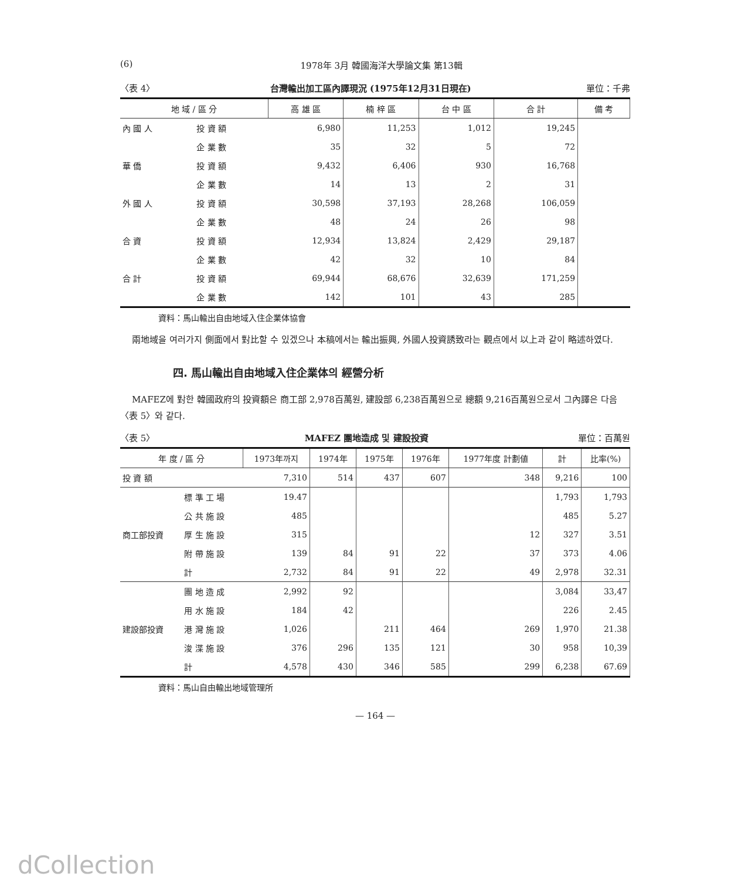(6) 1978年 3月 韓國海洋大學論文集 第13輯
〈表 4〉 台灣輸出加工區內譯現況 (1975年12月31日現在) 單位：千弗
| 地 域 / 區 分 | | 高 雄 區 | 楠 梓 區 | 台 中 區 | 合 計 | 備 考 |
| --- | --- | --- | --- | --- | --- | --- |
| 內 國 人 | 投 資 額 | 6,980 | 11,253 | 1,012 | 19,245 | |
| | 企 業 數 | 35 | 32 | 5 | 72 | |
| 華 僑 | 投 資 額 | 9,432 | 6,406 | 930 | 16,768 | |
| | 企 業 數 | 14 | 13 | 2 | 31 | |
| 外 國 人 | 投 資 額 | 30,598 | 37,193 | 28,268 | 106,059 | |
| | 企 業 數 | 48 | 24 | 26 | 98 | |
| 合 資 | 投 資 額 | 12,934 | 13,824 | 2,429 | 29,187 | |
| | 企 業 數 | 42 | 32 | 10 | 84 | |
| 合 計 | 投 資 額 | 69,944 | 68,676 | 32,639 | 171,259 | |
| | 企 業 數 | 142 | 101 | 43 | 285 | |
資料：馬山輸出自由地域入住企業体協會
兩地域을 여러가지 側面에서 對比할 수 있겠으나 本稿에서는 輸出振興, 外國人投資誘致라는 觀点에서 以上과 같이 略述하였다.
四. 馬山輸出自由地域入住企業体의 經營分析
MAFEZ에 對한 韓國政府의 投資額은 商工部 2,978百萬원, 建設部 6,238百萬원으로 總額 9,216百萬원으로서 그內譯은 다음〈表 5〉와 같다.
〈表 5〉 MAFEZ 團地造成 및 建設投資 單位：百萬원
| 年 度 / 區 分 | | 1973年까지 | 1974年 | 1975年 | 1976年 | 1977年度 計劃値 | 計 | 比率(%) |
| --- | --- | --- | --- | --- | --- | --- | --- | --- |
| 投 資 額 | | 7,310 | 514 | 437 | 607 | 348 | 9,216 | 100 |
| 商工部投資 | 標 準 工 場 | 19.47 | | | | | 1,793 | 1,793 |
| | 公 共 施 設 | 485 | | | | | 485 | 5.27 |
| | 厚 生 施 設 | 315 | | | | 12 | 327 | 3.51 |
| | 附 帶 施 設 | 139 | 84 | 91 | 22 | 37 | 373 | 4.06 |
| | 計 | 2,732 | 84 | 91 | 22 | 49 | 2,978 | 32.31 |
| 建設部投資 | 團 地 造 成 | 2,992 | 92 | | | | 3,084 | 33,47 |
| | 用 水 施 設 | 184 | 42 | | | | 226 | 2.45 |
| | 港 灣 施 設 | 1,026 | | 211 | 464 | 269 | 1,970 | 21.38 |
| | 浚 渫 施 設 | 376 | 296 | 135 | 121 | 30 | 958 | 10,39 |
| | 計 | 4,578 | 430 | 346 | 585 | 299 | 6,238 | 67.69 |
資料：馬山自由輸出地域管理所
— 164 —
dCollection